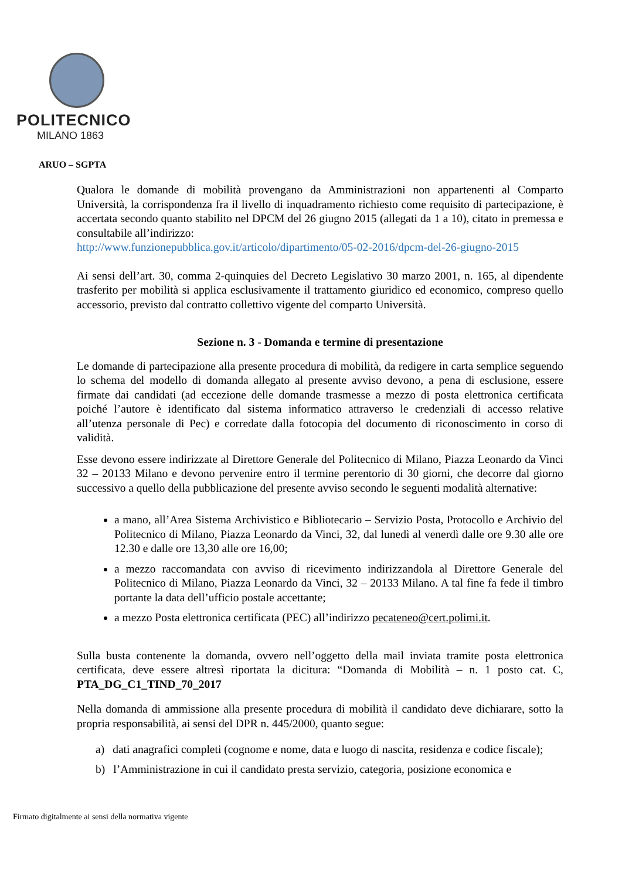POLITECNICO
MILANO 1863
ARUO – SGPTA
Qualora le domande di mobilità provengano da Amministrazioni non appartenenti al Comparto Università, la corrispondenza fra il livello di inquadramento richiesto come requisito di partecipazione, è accertata secondo quanto stabilito nel DPCM del 26 giugno 2015 (allegati da 1 a 10), citato in premessa e consultabile all’indirizzo:
http://www.funzionepubblica.gov.it/articolo/dipartimento/05-02-2016/dpcm-del-26-giugno-2015
Ai sensi dell’art. 30, comma 2-quinquies del Decreto Legislativo 30 marzo 2001, n. 165, al dipendente trasferito per mobilità si applica esclusivamente il trattamento giuridico ed economico, compreso quello accessorio, previsto dal contratto collettivo vigente del comparto Università.
Sezione n. 3 - Domanda e termine di presentazione
Le domande di partecipazione alla presente procedura di mobilità, da redigere in carta semplice seguendo lo schema del modello di domanda allegato al presente avviso devono, a pena di esclusione, essere firmate dai candidati (ad eccezione delle domande trasmesse a mezzo di posta elettronica certificata poiché l’autore è identificato dal sistema informatico attraverso le credenziali di accesso relative all’utenza personale di Pec) e corredate dalla fotocopia del documento di riconoscimento in corso di validità.
Esse devono essere indirizzate al Direttore Generale del Politecnico di Milano, Piazza Leonardo da Vinci 32 – 20133 Milano e devono pervenire entro il termine perentorio di 30 giorni, che decorre dal giorno successivo a quello della pubblicazione del presente avviso secondo le seguenti modalità alternative:
a mano, all’Area Sistema Archivistico e Bibliotecario – Servizio Posta, Protocollo e Archivio del Politecnico di Milano, Piazza Leonardo da Vinci, 32, dal lunedì al venerdì dalle ore 9.30 alle ore 12.30 e dalle ore 13,30 alle ore 16,00;
a mezzo raccomandata con avviso di ricevimento indirizzandola al Direttore Generale del Politecnico di Milano, Piazza Leonardo da Vinci, 32 – 20133 Milano. A tal fine fa fede il timbro portante la data dell’ufficio postale accettante;
a mezzo Posta elettronica certificata (PEC) all’indirizzo pecateneo@cert.polimi.it.
Sulla busta contenente la domanda, ovvero nell’oggetto della mail inviata tramite posta elettronica certificata, deve essere altresì riportata la dicitura: “Domanda di Mobilità – n. 1 posto cat. C, PTA_DG_C1_TIND_70_2017
Nella domanda di ammissione alla presente procedura di mobilità il candidato deve dichiarare, sotto la propria responsabilità, ai sensi del DPR n. 445/2000, quanto segue:
a) dati anagrafici completi (cognome e nome, data e luogo di nascita, residenza e codice fiscale);
b) l’Amministrazione in cui il candidato presta servizio, categoria, posizione economica e
Firmato digitalmente ai sensi della normativa vigente